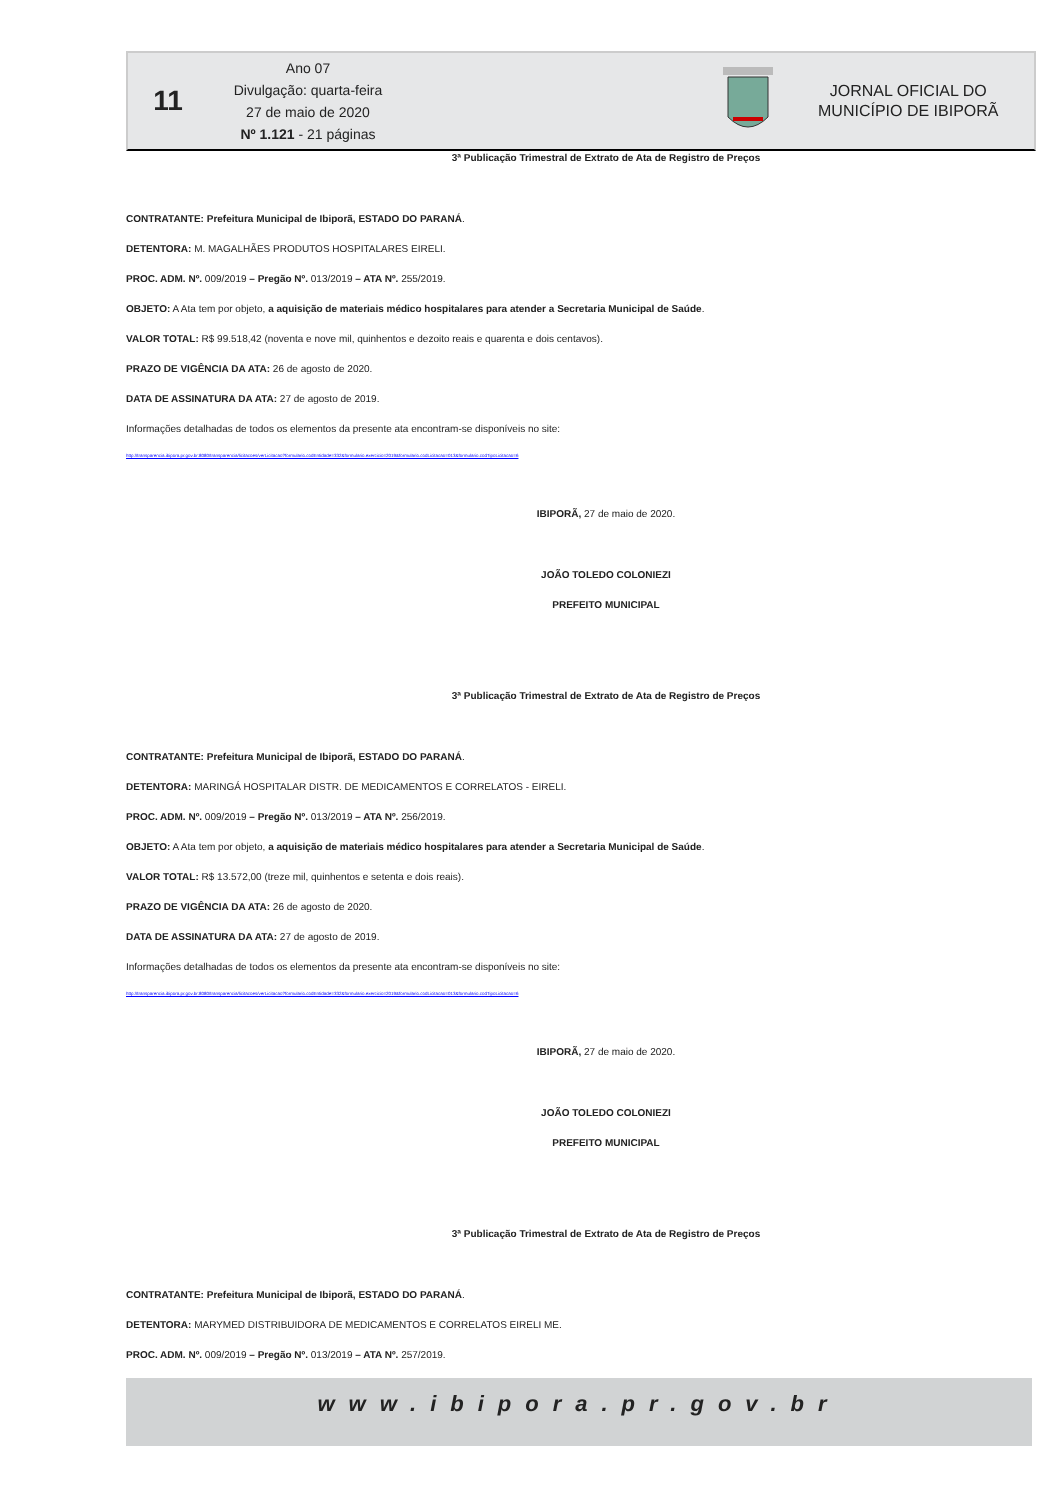11
Ano 07
Divulgação: quarta-feira
27 de maio de 2020
Nº 1.121 - 21 páginas
JORNAL OFICIAL DO
MUNICÍPIO DE IBIPORÃ
3ª Publicação Trimestral de Extrato de Ata de Registro de Preços
CONTRATANTE: Prefeitura Municipal de Ibiporã, ESTADO DO PARANÁ.
DETENTORA: M. MAGALHÃES PRODUTOS HOSPITALARES EIRELI.
PROC. ADM. Nº. 009/2019 – Pregão Nº. 013/2019 – ATA Nº. 255/2019.
OBJETO: A Ata tem por objeto, a aquisição de materiais médico hospitalares para atender a Secretaria Municipal de Saúde.
VALOR TOTAL: R$ 99.518,42 (noventa e nove mil, quinhentos e dezoito reais e quarenta e dois centavos).
PRAZO DE VIGÊNCIA DA ATA: 26 de agosto de 2020.
DATA DE ASSINATURA DA ATA: 27 de agosto de 2019.
Informações detalhadas de todos os elementos da presente ata encontram-se disponíveis no site:
http://transparencia.ibipora.pr.gov.br:8080/transparencia/licitacoes/verLicitacao?formulario.codEntidade=332&formulario.exercicio=2019&formulario.codLicitacao=013&formulario.codTipoLicitacao=6
IBIPORÃ, 27 de maio de 2020.
JOÃO TOLEDO COLONIEZI
PREFEITO MUNICIPAL
3ª Publicação Trimestral de Extrato de Ata de Registro de Preços
CONTRATANTE: Prefeitura Municipal de Ibiporã, ESTADO DO PARANÁ.
DETENTORA: MARINGÁ HOSPITALAR DISTR. DE MEDICAMENTOS E CORRELATOS - EIRELI.
PROC. ADM. Nº. 009/2019 – Pregão Nº. 013/2019 – ATA Nº. 256/2019.
OBJETO: A Ata tem por objeto, a aquisição de materiais médico hospitalares para atender a Secretaria Municipal de Saúde.
VALOR TOTAL: R$ 13.572,00 (treze mil, quinhentos e setenta e dois reais).
PRAZO DE VIGÊNCIA DA ATA: 26 de agosto de 2020.
DATA DE ASSINATURA DA ATA: 27 de agosto de 2019.
Informações detalhadas de todos os elementos da presente ata encontram-se disponíveis no site:
http://transparencia.ibipora.pr.gov.br:8080/transparencia/licitacoes/verLicitacao?formulario.codEntidade=332&formulario.exercicio=2019&formulario.codLicitacao=013&formulario.codTipoLicitacao=6
IBIPORÃ, 27 de maio de 2020.
JOÃO TOLEDO COLONIEZI
PREFEITO MUNICIPAL
3ª Publicação Trimestral de Extrato de Ata de Registro de Preços
CONTRATANTE: Prefeitura Municipal de Ibiporã, ESTADO DO PARANÁ.
DETENTORA: MARYMED DISTRIBUIDORA DE MEDICAMENTOS E CORRELATOS EIRELI ME.
PROC. ADM. Nº. 009/2019 – Pregão Nº. 013/2019 – ATA Nº. 257/2019.
www.ibipora.pr.gov.br